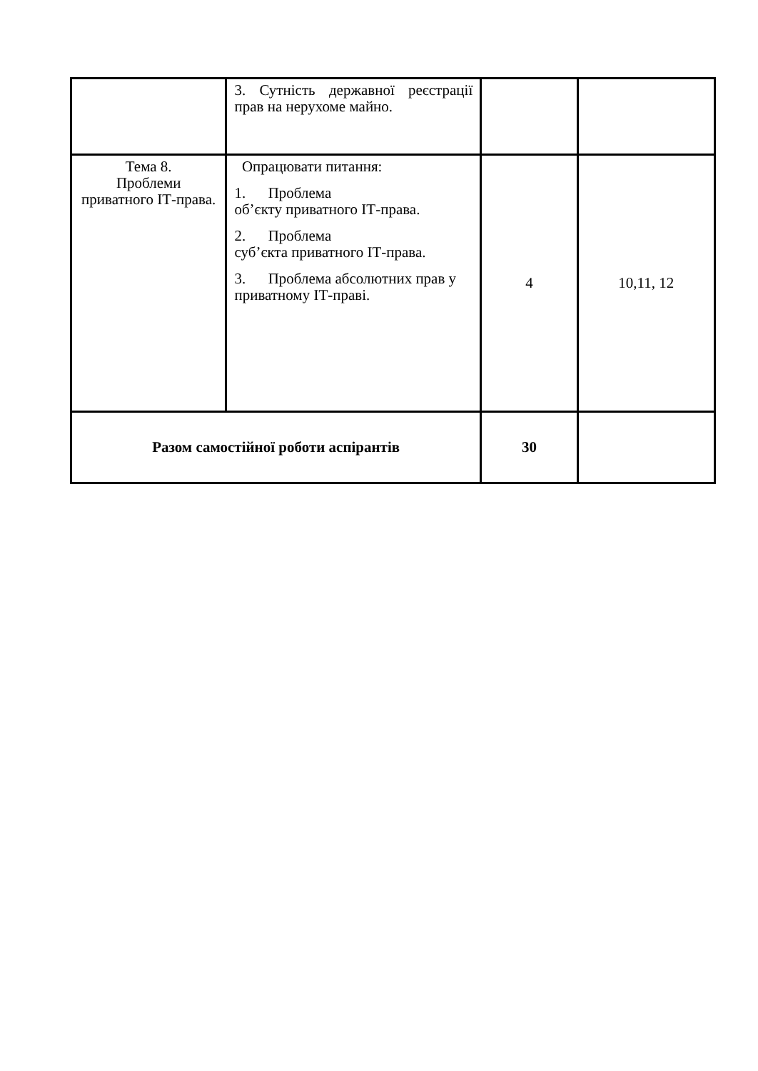| | 3. Сутність державної реєстрації прав на нерухоме майно. | | |
| Тема 8. Проблеми приватного ІТ-права. | Опрацювати питання: 1. Проблема об’єкту приватного ІТ-права. 2. Проблема суб’єкта приватного ІТ-права. 3. Проблема абсолютних прав у приватному ІТ-праві. | 4 | 10,11, 12 |
| Разом самостійної роботи аспірантів | | 30 | |